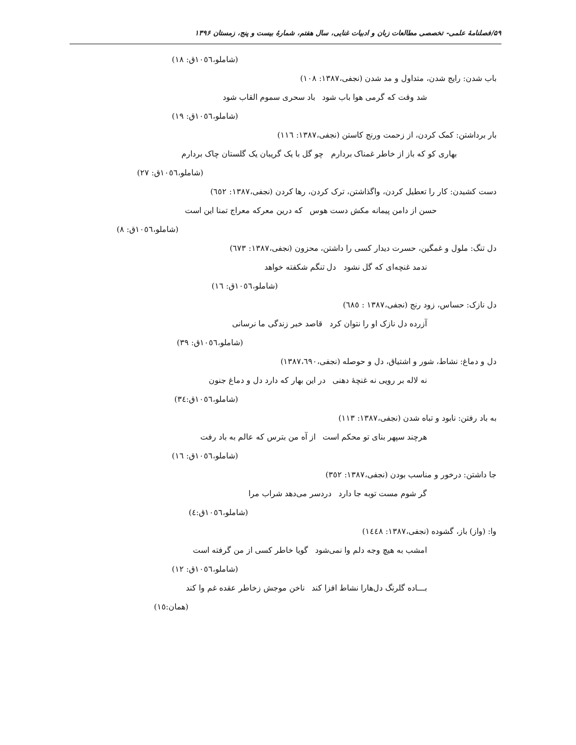۵۹/فصلنامۀ علمی- تخصصی مطالعات زبان و ادبیات غنایی، سال هفتم، شمارۀ بیست و پنج، زمستان ۱۳۹۶
(شاملو،١٠٥٦ق: ١٨)
باب شدن: رایج شدن، متداول و مد شدن (نجفی،١٣٨٧: ١٠٨)
شد وقت که گرمی هوا باب شود باد سحری سموم القاب شود
(شاملو،١٠٥٦ق: ١٩)
بار برداشتن: کمک کردن، از زحمت ورنج کاستن (نجفی،١٣٨٧: ١١٦)
بهاری کو که باز از خاطر غمناک بردارم چو گل با یک گریبان یک گلستان چاک بردارم
(شاملو،١٠٥٦ق: ٢٧)
دست کشیدن: کار را تعطیل کردن، واگذاشتن، ترک کردن، رها کردن (نجفی،١٣٨٧: ٦٥٢)
حسن از دامن پیمانه مکش دست هوس که درین معرکه معراج تمنا این است
(شاملو،١٠٥٦ق: ٨)
دل تنگ: ملول و غمگین، حسرت دیدار کسی را داشتن، محزون (نجفی،١٣٨٧: ٦٧٣)
ندمد غنچه‌ای که گل نشود دل تنگم شکفته خواهد
(شاملو،١٠٥٦ق: ١٦)
دل نازک: حساس، زود رنج (نجفی،١٣٨٧ : ٦٨٥)
آزرده دل نازک او را نتوان کرد قاصد خبر زندگی ما نرسانی
(شاملو،١٠٥٦ق: ٣٩)
دل و دماغ: نشاط، شور و اشتیاق، دل و حوصله (نجفی،١٣٨٧،٦٩٠)
نه لاله بر رویی نه غنچۀ دهنی در این بهار که دارد دل و دماغ جنون
(شاملو،١٠٥٦ق:٣٤)
به باد رفتن: نابود و تباه شدن (نجفی،١٣٨٧: ١١٣)
هرچند سپهر بنای تو محکم است از آه من بترس که عالم به باد رفت
(شاملو،١٠٥٦ق: ١٦)
جا داشتن: درخور و مناسب بودن (نجفی،١٣٨٧: ٣٥٢)
گر شوم مست توبه جا دارد دردسر می‌دهد شراب مرا
(شاملو،١٠٥٦ق:٤)
وا: (واز) باز، گشوده (نجفی،١٣٨٧: ١٤٤٨)
امشب به هیچ وجه دلم وا نمی‌شود گویا خاطر کسی از من گرفته است
(شاملو،١٠٥٦ق: ١٢)
بـــاده گلرنگ دل‌هارا نشاط افزا کند ناخن موجش زخاطر عقده غم وا کند
(همان:١٥)